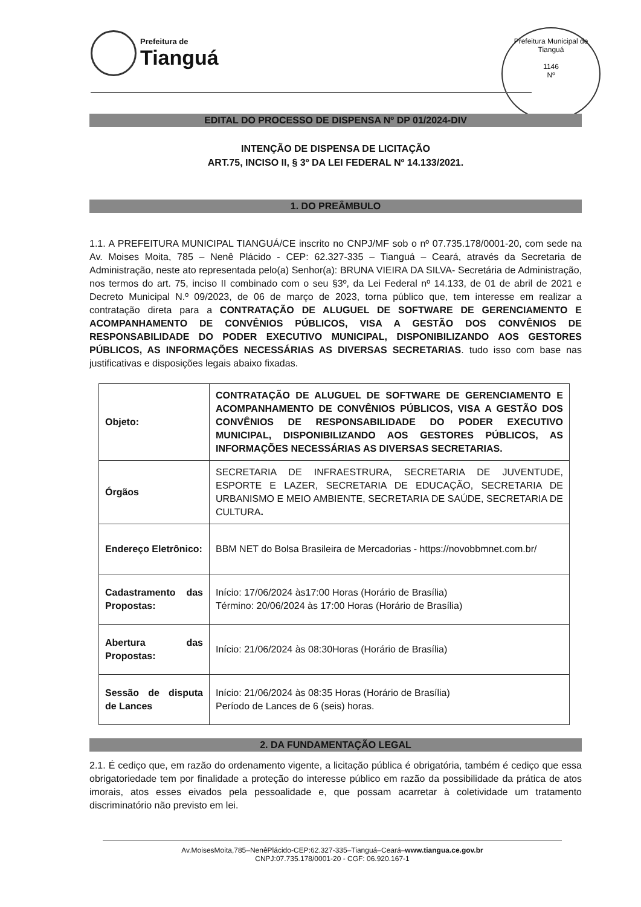Prefeitura de Tianguá
Prefeitura Municipal de Tianguá
1146
Nº
EDITAL DO PROCESSO DE DISPENSA Nº DP 01/2024-DIV
INTENÇÃO DE DISPENSA DE LICITAÇÃO
ART.75, INCISO II, § 3º DA LEI FEDERAL Nº 14.133/2021.
1. DO PREÂMBULO
1.1. A PREFEITURA MUNICIPAL TIANGUÁ/CE inscrito no CNPJ/MF sob o nº 07.735.178/0001-20, com sede na Av. Moises Moita, 785 – Nenê Plácido - CEP: 62.327-335 – Tianguá – Ceará, através da Secretaria de Administração, neste ato representada pelo(a) Senhor(a): BRUNA VIEIRA DA SILVA- Secretária de Administração, nos termos do art. 75, inciso II combinado com o seu §3º, da Lei Federal nº 14.133, de 01 de abril de 2021 e Decreto Municipal N.º 09/2023, de 06 de março de 2023, torna público que, tem interesse em realizar a contratação direta para a CONTRATAÇÃO DE ALUGUEL DE SOFTWARE DE GERENCIAMENTO E ACOMPANHAMENTO DE CONVÊNIOS PÚBLICOS, VISA A GESTÃO DOS CONVÊNIOS DE RESPONSABILIDADE DO PODER EXECUTIVO MUNICIPAL, DISPONIBILIZANDO AOS GESTORES PÚBLICOS, AS INFORMAÇÕES NECESSÁRIAS AS DIVERSAS SECRETARIAS. tudo isso com base nas justificativas e disposições legais abaixo fixadas.
| Objeto: | CONTRATAÇÃO DE ALUGUEL DE SOFTWARE DE GERENCIAMENTO E ACOMPANHAMENTO DE CONVÊNIOS PÚBLICOS, VISA A GESTÃO DOS CONVÊNIOS DE RESPONSABILIDADE DO PODER EXECUTIVO MUNICIPAL, DISPONIBILIZANDO AOS GESTORES PÚBLICOS, AS INFORMAÇÕES NECESSÁRIAS AS DIVERSAS SECRETARIAS. |
| Órgãos | SECRETARIA DE INFRAESTRURA, SECRETARIA DE JUVENTUDE, ESPORTE E LAZER, SECRETARIA DE EDUCAÇÃO, SECRETARIA DE URBANISMO E MEIO AMBIENTE, SECRETARIA DE SAÚDE, SECRETARIA DE CULTURA . |
| Endereço Eletrônico: | BBM NET do Bolsa Brasileira de Mercadorias - https://novobbmnet.com.br/ |
| Cadastramento das Propostas: | Início: 17/06/2024 às17:00 Horas (Horário de Brasília) Término: 20/06/2024 às 17:00 Horas (Horário de Brasília) |
| Abertura das Propostas: | Início: 21/06/2024 às 08:30Horas (Horário de Brasília) |
| Sessão de disputa de Lances | Início: 21/06/2024 às 08:35 Horas (Horário de Brasília) Período de Lances de 6 (seis) horas. |
2. DA FUNDAMENTAÇÃO LEGAL
2.1. É cediço que, em razão do ordenamento vigente, a licitação pública é obrigatória, também é cediço que essa obrigatoriedade tem por finalidade a proteção do interesse público em razão da possibilidade da prática de atos imorais, atos esses eivados pela pessoalidade e, que possam acarretar à coletividade um tratamento discriminatório não previsto em lei.
Av.MoisesMoita,785–NenêPlácido-CEP:62.327-335–Tianguá–Ceará–www.tiangua.ce.gov.br
CNPJ:07.735.178/0001-20 - CGF: 06.920.167-1